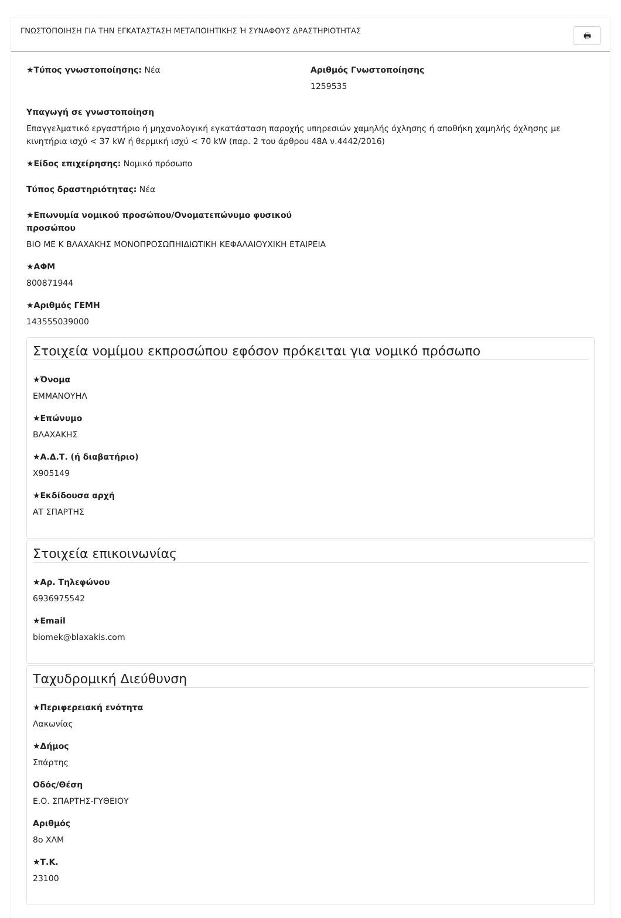ΓΝΩΣΤΟΠΟΙΗΣΗ ΓΙΑ ΤΗΝ ΕΓΚΑΤΑΣΤΑΣΗ ΜΕΤΑΠΟΙΗΤΙΚΗΣ Ή ΣΥΝΑΦΟΥΣ ΔΡΑΣΤΗΡΙΟΤΗΤΑΣ 🖶
★Τύπος γνωστοποίησης: Νέα Αριθμός Γνωστοποίησης
1259535
Υπαγωγή σε γνωστοποίηση
Επαγγελματικό εργαστήριο ή μηχανολογική εγκατάσταση παροχής υπηρεσιών χαμηλής όχλησης ή αποθήκη χαμηλής όχλησης με κινητήρια ισχύ < 37 kW ή θερμική ισχύ < 70 kW (παρ. 2 του άρθρου 48Α ν.4442/2016)
★Είδος επιχείρησης: Νομικό πρόσωπο
Τύπος δραστηριότητας: Νέα
★Επωνυμία νομικού προσώπου/Ονοματεπώνυμο φυσικού προσώπου
ΒΙΟ ΜΕ Κ ΒΛΑΧΑΚΗΣ ΜΟΝΟΠΡΟΣΩΠΗΙΔΙΩΤΙΚΗ ΚΕΦΑΛΑΙΟΥΧΙΚΗ ΕΤΑΙΡΕΙΑ
★ΑΦΜ
800871944
★Αριθμός ΓΕΜΗ
143555039000
Στοιχεία νομίμου εκπροσώπου εφόσον πρόκειται για νομικό πρόσωπο
★Όνομα
ΕΜΜΑΝΟΥΗΛ
★Επώνυμο
ΒΛΑΧΑΚΗΣ
★Α.Δ.Τ. (ή διαβατήριο)
Χ905149
★Εκδίδουσα αρχή
ΑΤ ΣΠΑΡΤΗΣ
Στοιχεία επικοινωνίας
★Αρ. Τηλεφώνου
6936975542
★Email
biomek@blaxakis.com
Ταχυδρομική Διεύθυνση
★Περιφερειακή ενότητα
Λακωνίας
★Δήμος
Σπάρτης
Οδός/Θέση
Ε.Ο. ΣΠΑΡΤΗΣ-ΓΥΘΕΙΟΥ
Αριθμός
8ο ΧΛΜ
★Τ.Κ.
23100